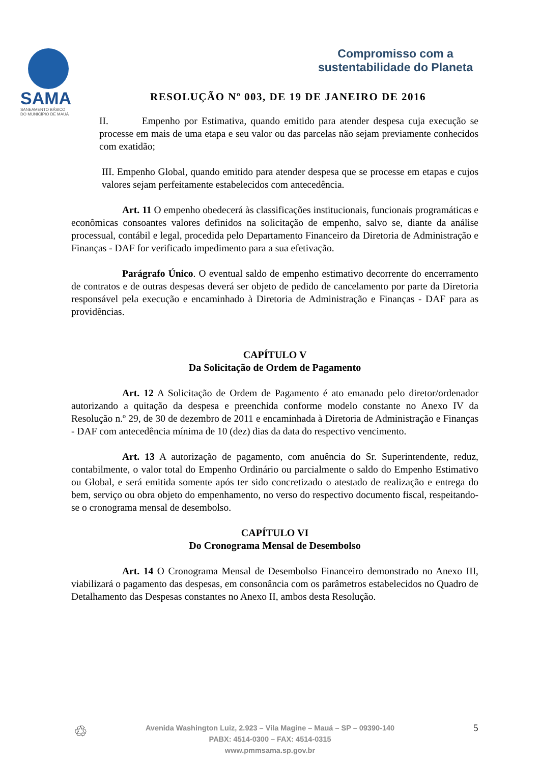SAMA
SANEAMENTO BÁSICO
DO MUNICÍPIO DE MAUÁ
Compromisso com a
sustentabilidade do Planeta
RESOLUÇÃO Nº 003, DE 19 DE JANEIRO DE 2016
II. Empenho por Estimativa, quando emitido para atender despesa cuja execução se processe em mais de uma etapa e seu valor ou das parcelas não sejam previamente conhecidos com exatidão;
III. Empenho Global, quando emitido para atender despesa que se processe em etapas e cujos valores sejam perfeitamente estabelecidos com antecedência.
Art. 11 O empenho obedecerá às classificações institucionais, funcionais programáticas e econômicas consoantes valores definidos na solicitação de empenho, salvo se, diante da análise processual, contábil e legal, procedida pelo Departamento Financeiro da Diretoria de Administração e Finanças - DAF for verificado impedimento para a sua efetivação.
Parágrafo Único. O eventual saldo de empenho estimativo decorrente do encerramento de contratos e de outras despesas deverá ser objeto de pedido de cancelamento por parte da Diretoria responsável pela execução e encaminhado à Diretoria de Administração e Finanças - DAF para as providências.
CAPÍTULO V
Da Solicitação de Ordem de Pagamento
Art. 12 A Solicitação de Ordem de Pagamento é ato emanado pelo diretor/ordenador autorizando a quitação da despesa e preenchida conforme modelo constante no Anexo IV da Resolução n.º 29, de 30 de dezembro de 2011 e encaminhada à Diretoria de Administração e Finanças - DAF com antecedência mínima de 10 (dez) dias da data do respectivo vencimento.
Art. 13 A autorização de pagamento, com anuência do Sr. Superintendente, reduz, contabilmente, o valor total do Empenho Ordinário ou parcialmente o saldo do Empenho Estimativo ou Global, e será emitida somente após ter sido concretizado o atestado de realização e entrega do bem, serviço ou obra objeto do empenhamento, no verso do respectivo documento fiscal, respeitando-se o cronograma mensal de desembolso.
CAPÍTULO VI
Do Cronograma Mensal de Desembolso
Art. 14 O Cronograma Mensal de Desembolso Financeiro demonstrado no Anexo III, viabilizará o pagamento das despesas, em consonância com os parâmetros estabelecidos no Quadro de Detalhamento das Despesas constantes no Anexo II, ambos desta Resolução.
♲
Avenida Washington Luiz, 2.923 – Vila Magine – Mauá – SP – 09390-140
PABX: 4514-0300 – FAX: 4514-0315
www.pmmsama.sp.gov.br
5